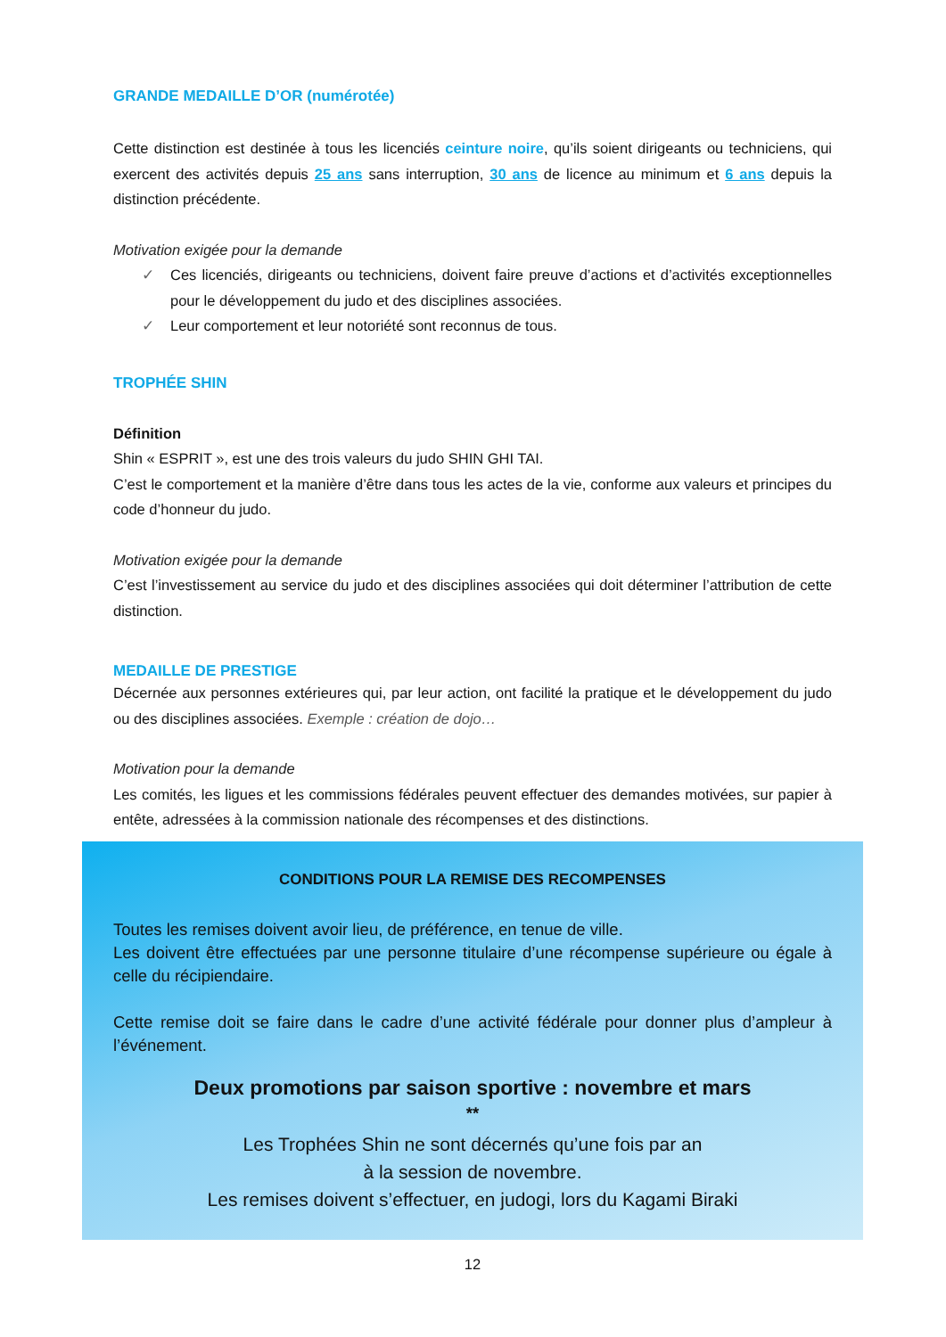GRANDE MEDAILLE D’OR (numérotée)
Cette distinction est destinée à tous les licenciés ceinture noire, qu’ils soient dirigeants ou techniciens, qui exercent des activités depuis 25 ans sans interruption, 30 ans de licence au minimum et 6 ans depuis la distinction précédente.
Motivation exigée pour la demande
✓ Ces licenciés, dirigeants ou techniciens, doivent faire preuve d’actions et d’activités exceptionnelles pour le développement du judo et des disciplines associées.
✓ Leur comportement et leur notoriété sont reconnus de tous.
TROPHÉE SHIN
Définition
Shin « ESPRIT », est une des trois valeurs du judo SHIN GHI TAI.
C’est le comportement et la manière d’être dans tous les actes de la vie, conforme aux valeurs et principes du code d’honneur du judo.
Motivation exigée pour la demande
C’est l’investissement au service du judo et des disciplines associées qui doit déterminer l’attribution de cette distinction.
MEDAILLE DE PRESTIGE
Décernée aux personnes extérieures qui, par leur action, ont facilité la pratique et le développement du judo ou des disciplines associées. Exemple : création de dojo…
Motivation pour la demande
Les comités, les ligues et les commissions fédérales peuvent effectuer des demandes motivées, sur papier à entête, adressées à la commission nationale des récompenses et des distinctions.
CONDITIONS POUR LA REMISE DES RECOMPENSES
Toutes les remises doivent avoir lieu, de préférence, en tenue de ville.
Les doivent être effectuées par une personne titulaire d’une récompense supérieure ou égale à celle du récipiendaire.
Cette remise doit se faire dans le cadre d’une activité fédérale pour donner plus d’ampleur à l’événement.
Deux promotions par saison sportive : novembre et mars
**
Les Trophées Shin ne sont décernés qu’une fois par an
à la session de novembre.
Les remises doivent s’effectuer, en judogi, lors du Kagami Biraki
12